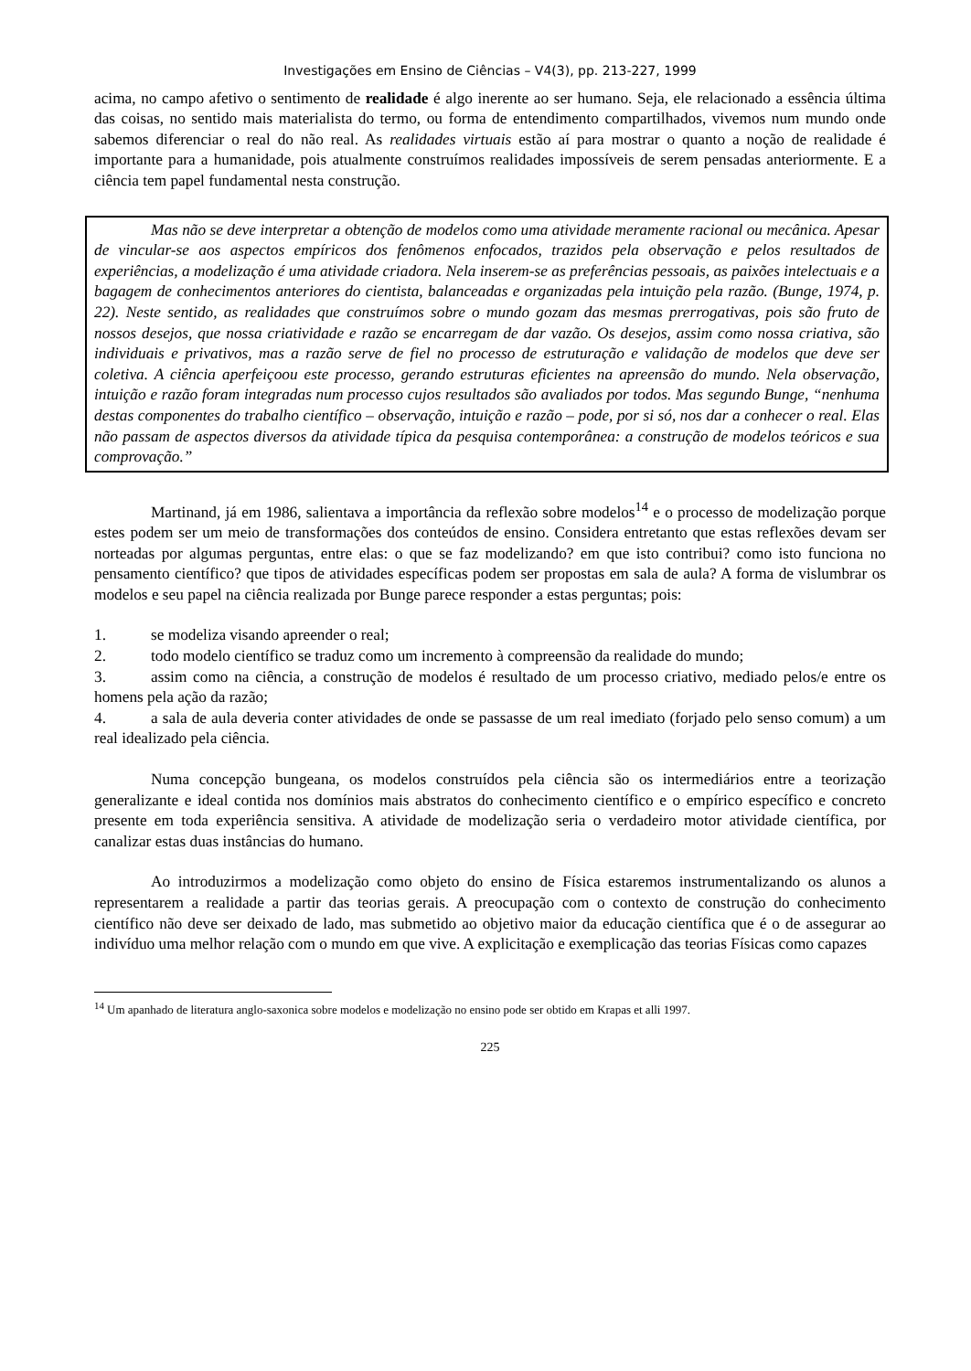Investigações em Ensino de Ciências – V4(3), pp. 213-227, 1999
acima, no campo afetivo o sentimento de realidade é algo inerente ao ser humano. Seja, ele relacionado a essência última das coisas, no sentido mais materialista do termo, ou forma de entendimento compartilhados, vivemos num mundo onde sabemos diferenciar o real do não real. As realidades virtuais estão aí para mostrar o quanto a noção de realidade é importante para a humanidade, pois atualmente construímos realidades impossíveis de serem pensadas anteriormente. E a ciência tem papel fundamental nesta construção.
Mas não se deve interpretar a obtenção de modelos como uma atividade meramente racional ou mecânica. Apesar de vincular-se aos aspectos empíricos dos fenômenos enfocados, trazidos pela observação e pelos resultados de experiências, a modelização é uma atividade criadora. Nela inserem-se as preferências pessoais, as paixões intelectuais e a bagagem de conhecimentos anteriores do cientista, balanceadas e organizadas pela intuição pela razão. (Bunge, 1974, p. 22). Neste sentido, as realidades que construímos sobre o mundo gozam das mesmas prerrogativas, pois são fruto de nossos desejos, que nossa criatividade e razão se encarregam de dar vazão. Os desejos, assim como nossa criativa, são individuais e privativos, mas a razão serve de fiel no processo de estruturação e validação de modelos que deve ser coletiva. A ciência aperfeiçoou este processo, gerando estruturas eficientes na apreensão do mundo. Nela observação, intuição e razão foram integradas num processo cujos resultados são avaliados por todos. Mas segundo Bunge, “nenhuma destas componentes do trabalho científico – observação, intuição e razão – pode, por si só, nos dar a conhecer o real. Elas não passam de aspectos diversos da atividade típica da pesquisa contemporânea: a construção de modelos teóricos e sua comprovação.”
Martinand, já em 1986, salientava a importância da reflexão sobre modelos<sup>14</sup> e o processo de modelização porque estes podem ser um meio de transformações dos conteúdos de ensino. Considera entretanto que estas reflexões devam ser norteadas por algumas perguntas, entre elas: o que se faz modelizando? em que isto contribui? como isto funciona no pensamento científico? que tipos de atividades específicas podem ser propostas em sala de aula? A forma de vislumbrar os modelos e seu papel na ciência realizada por Bunge parece responder a estas perguntas; pois:
1. se modeliza visando apreender o real;
2. todo modelo científico se traduz como um incremento à compreensão da realidade do mundo;
3. assim como na ciência, a construção de modelos é resultado de um processo criativo, mediado pelos/e entre os homens pela ação da razão;
4. a sala de aula deveria conter atividades de onde se passasse de um real imediato (forjado pelo senso comum) a um real idealizado pela ciência.
Numa concepção bungeana, os modelos construídos pela ciência são os intermediários entre a teorização generalizante e ideal contida nos domínios mais abstratos do conhecimento científico e o empírico específico e concreto presente em toda experiência sensitiva. A atividade de modelização seria o verdadeiro motor atividade científica, por canalizar estas duas instâncias do humano.
Ao introduzirmos a modelização como objeto do ensino de Física estaremos instrumentalizando os alunos a representarem a realidade a partir das teorias gerais. A preocupação com o contexto de construção do conhecimento científico não deve ser deixado de lado, mas submetido ao objetivo maior da educação científica que é o de assegurar ao indivíduo uma melhor relação com o mundo em que vive. A explicitação e exemplicação das teorias Físicas como capazes
<sup>14</sup> Um apanhado de literatura anglo-saxonica sobre modelos e modelização no ensino pode ser obtido em Krapas et alli 1997.
225